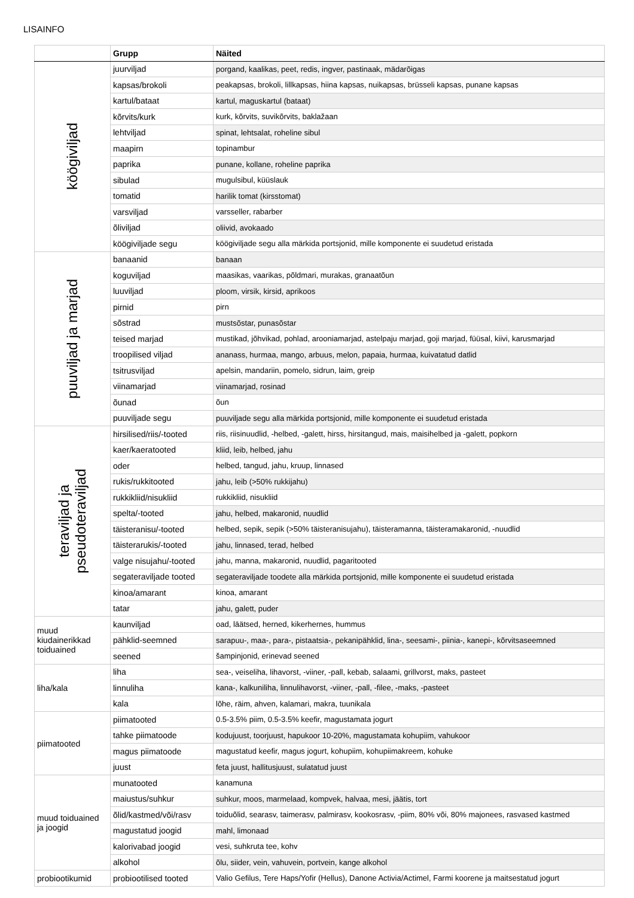LISAINFO
| | Grupp | Näited |
| --- | --- | --- |
| köögiviljad | juurviljad | porgand, kaalikas, peet, redis, ingver, pastinaak, mädarõigas |
| | kapsas/brokoli | peakapsas, brokoli, lillkapsas, hiina kapsas, nuikapsas, brüsseli kapsas, punane kapsas |
| | kartul/bataat | kartul, maguskartul (bataat) |
| | kõrvits/kurk | kurk, kõrvits, suvikõrvits, baklažaan |
| | lehtviljad | spinat, lehtsalat, roheline sibul |
| | maapirn | topinambur |
| | paprika | punane, kollane, roheline paprika |
| | sibulad | mugulsibul, küüslauk |
| | tomatid | harilik tomat (kirsstomat) |
| | varsviljad | varsseller, rabarber |
| | õliviljad | oliivid, avokaado |
| | köögiviljade segu | köögiviljade segu alla märkida portsjonid, mille komponente ei suudetud eristada |
| puuviljad ja marjad | banaanid | banaan |
| | koguviljad | maasikas, vaarikas, põldmari, murakas, granaatõun |
| | luuviljad | ploom, virsik, kirsid, aprikoos |
| | pirnid | pirn |
| | sõstrad | mustsõstar, punasõstar |
| | teised marjad | mustikad, jõhvikad, pohlad, arooniamarjad, astelpaju marjad, goji marjad, füüsal, kiivi, karusmarjad |
| | troopilised viljad | ananass, hurmaa, mango, arbuus, melon, papaia, hurmaa, kuivatatud datlid |
| | tsitrusviljad | apelsin, mandariin, pomelo, sidrun, laim, greip |
| | viinamarjad | viinamarjad, rosinad |
| | õunad | õun |
| | puuviljade segu | puuviljade segu alla märkida portsjonid, mille komponente ei suudetud eristada |
| teraviljad ja pseudoteraviljad | hirsilised/riis/-tooted | riis, riisinuudlid, -helbed, -galett, hirss, hirsitangud, mais, maisihelbed ja -galett, popkorn |
| | kaer/kaeratooted | kliid, leib, helbed, jahu |
| | oder | helbed, tangud, jahu, kruup, linnased |
| | rukis/rukkitooted | jahu, leib (>50% rukkijahu) |
| | rukkikliid/nisukliid | rukkikliid, nisukliid |
| | spelta/-tooted | jahu, helbed, makaronid, nuudlid |
| | täisteranisu/-tooted | helbed, sepik, sepik (>50% täisteranisujahu), täisteramanna, täisteramakaronid, -nuudlid |
| | täisterarukis/-tooted | jahu, linnased, terad, helbed |
| | valge nisujahu/-tooted | jahu, manna, makaronid, nuudlid, pagaritooted |
| | segateraviljade tooted | segateraviljade toodete alla märkida portsjonid, mille komponente ei suudetud eristada |
| | kinoa/amarant | kinoa, amarant |
| | tatar | jahu, galett, puder |
| muud kiudainerikkad toiduained | kaunviljad | oad, läätsed, herned, kikerhernes, hummus |
| | pähklid-seemned | sarapuu-, maa-, para-, pistaatsia-, pekanipähklid, lina-, seesami-, piinia-, kanepi-, kõrvitsaseemned |
| | seened | šampinjonid, erinevad seened |
| liha/kala | liha | sea-, veiseliha, lihavorst, -viiner, -pall, kebab, salaami, grillvorst, maks, pasteet |
| | linnuliha | kana-, kalkuniliha, linnulihavorst, -viiner, -pall, -filee, -maks, -pasteet |
| | kala | lõhe, räim, ahven, kalamari, makra, tuunikala |
| piimatooted | piimatooted | 0.5-3.5% piim, 0.5-3.5% keefir, magustamata jogurt |
| | tahke piimatoode | kodujuust, toorjuust, hapukoor 10-20%, magustamata kohupiim, vahukoor |
| | magus piimatoode | magustatud keefir, magus jogurt, kohupiim, kohupiimakreem, kohuke |
| | juust | feta juust, hallitusjuust, sulatatud juust |
| muud toiduained ja joogid | munatooted | kanamuna |
| | maiustus/suhkur | suhkur, moos, marmelaad, kompvek, halvaa, mesi, jäätis, tort |
| | õlid/kastmed/või/rasv | toiduõlid, searasv, taimerasv, palmirasv, kookosrasv, -piim, 80% või, 80% majonees, rasvased kastmed |
| | magustatud joogid | mahl, limonaad |
| | kalorivabad joogid | vesi, suhkruta tee, kohv |
| | alkohol | õlu, siider, vein, vahuvein, portvein, kange alkohol |
| probiootikumid | probiootilised tooted | Valio Gefilus, Tere Haps/Yofir (Hellus), Danone Activia/Actimel, Farmi koorene ja maitsestatud jogurt |